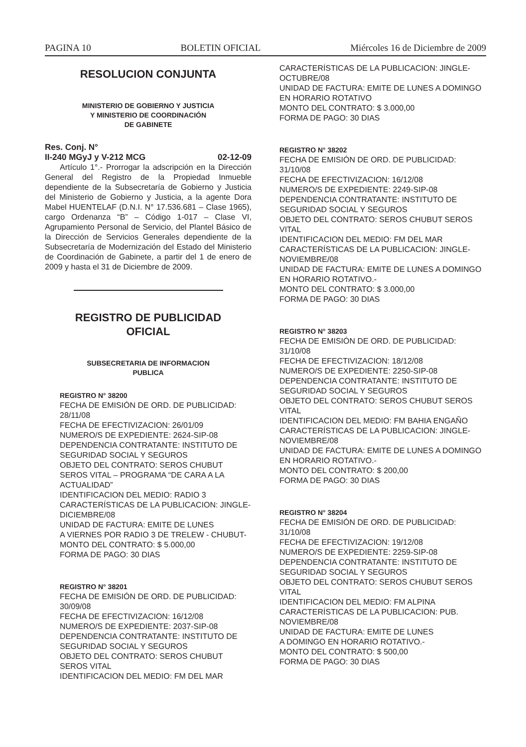PAGINA 10 BOLETIN OFICIAL Miércoles 16 de Diciembre de 2009
RESOLUCION CONJUNTA
MINISTERIO DE GOBIERNO Y JUSTICIA
Y MINISTERIO DE COORDINACIÓN
DE GABINETE
Res. Conj. N°
II-240 MGyJ y V-212 MCG 02-12-09
Artículo 1°.- Prorrogar la adscripción en la Dirección General del Registro de la Propiedad Inmueble dependiente de la Subsecretaría de Gobierno y Justicia del Ministerio de Gobierno y Justicia, a la agente Dora Mabel HUENTELAF (D.N.I. N° 17.536.681 – Clase 1965), cargo Ordenanza “B” – Código 1-017 – Clase VI, Agrupamiento Personal de Servicio, del Plantel Básico de la Dirección de Servicios Generales dependiente de la Subsecretaría de Modernización del Estado del Ministerio de Coordinación de Gabinete, a partir del 1 de enero de 2009 y hasta el 31 de Diciembre de 2009.
REGISTRO DE PUBLICIDAD
OFICIAL
SUBSECRETARIA DE INFORMACION
PUBLICA
REGISTRO N° 38200
FECHA DE EMISIÓN DE ORD. DE PUBLICIDAD: 28/11/08
FECHA DE EFECTIVIZACION: 26/01/09
NUMERO/S DE EXPEDIENTE: 2624-SIP-08
DEPENDENCIA CONTRATANTE: INSTITUTO DE SEGURIDAD SOCIAL Y SEGUROS
OBJETO DEL CONTRATO: SEROS CHUBUT SEROS VITAL – PROGRAMA “DE CARA A LA ACTUALIDAD”
IDENTIFICACION DEL MEDIO: RADIO 3
CARACTERÍSTICAS DE LA PUBLICACION: JINGLE-DICIEMBRE/08
UNIDAD DE FACTURA: EMITE DE LUNES
A VIERNES POR RADIO 3 DE TRELEW - CHUBUT-
MONTO DEL CONTRATO: $ 5.000,00
FORMA DE PAGO: 30 DIAS
REGISTRO N° 38201
FECHA DE EMISIÓN DE ORD. DE PUBLICIDAD: 30/09/08
FECHA DE EFECTIVIZACION: 16/12/08
NUMERO/S DE EXPEDIENTE: 2037-SIP-08
DEPENDENCIA CONTRATANTE: INSTITUTO DE SEGURIDAD SOCIAL Y SEGUROS
OBJETO DEL CONTRATO: SEROS CHUBUT SEROS VITAL
IDENTIFICACION DEL MEDIO: FM DEL MAR
CARACTERÍSTICAS DE LA PUBLICACION: JINGLE-OCTUBRE/08
UNIDAD DE FACTURA: EMITE DE LUNES A DOMINGO EN HORARIO ROTATIVO
MONTO DEL CONTRATO: $ 3.000,00
FORMA DE PAGO: 30 DIAS
REGISTRO N° 38202
FECHA DE EMISIÓN DE ORD. DE PUBLICIDAD: 31/10/08
FECHA DE EFECTIVIZACION: 16/12/08
NUMERO/S DE EXPEDIENTE: 2249-SIP-08
DEPENDENCIA CONTRATANTE: INSTITUTO DE SEGURIDAD SOCIAL Y SEGUROS
OBJETO DEL CONTRATO: SEROS CHUBUT SEROS VITAL
IDENTIFICACION DEL MEDIO: FM DEL MAR
CARACTERÍSTICAS DE LA PUBLICACION: JINGLE-NOVIEMBRE/08
UNIDAD DE FACTURA: EMITE DE LUNES A DOMINGO EN HORARIO ROTATIVO.-
MONTO DEL CONTRATO: $ 3.000,00
FORMA DE PAGO: 30 DIAS
REGISTRO N° 38203
FECHA DE EMISIÓN DE ORD. DE PUBLICIDAD: 31/10/08
FECHA DE EFECTIVIZACION: 18/12/08
NUMERO/S DE EXPEDIENTE: 2250-SIP-08
DEPENDENCIA CONTRATANTE: INSTITUTO DE SEGURIDAD SOCIAL Y SEGUROS
OBJETO DEL CONTRATO: SEROS CHUBUT SEROS VITAL
IDENTIFICACION DEL MEDIO: FM BAHIA ENGAÑO
CARACTERÍSTICAS DE LA PUBLICACION: JINGLE-NOVIEMBRE/08
UNIDAD DE FACTURA: EMITE DE LUNES A DOMINGO EN HORARIO ROTATIVO.-
MONTO DEL CONTRATO: $ 200,00
FORMA DE PAGO: 30 DIAS
REGISTRO N° 38204
FECHA DE EMISIÓN DE ORD. DE PUBLICIDAD: 31/10/08
FECHA DE EFECTIVIZACION: 19/12/08
NUMERO/S DE EXPEDIENTE: 2259-SIP-08
DEPENDENCIA CONTRATANTE: INSTITUTO DE SEGURIDAD SOCIAL Y SEGUROS
OBJETO DEL CONTRATO: SEROS CHUBUT SEROS VITAL
IDENTIFICACION DEL MEDIO: FM ALPINA
CARACTERÍSTICAS DE LA PUBLICACION: PUB. NOVIEMBRE/08
UNIDAD DE FACTURA: EMITE DE LUNES
A DOMINGO EN HORARIO ROTATIVO.-
MONTO DEL CONTRATO: $ 500,00
FORMA DE PAGO: 30 DIAS